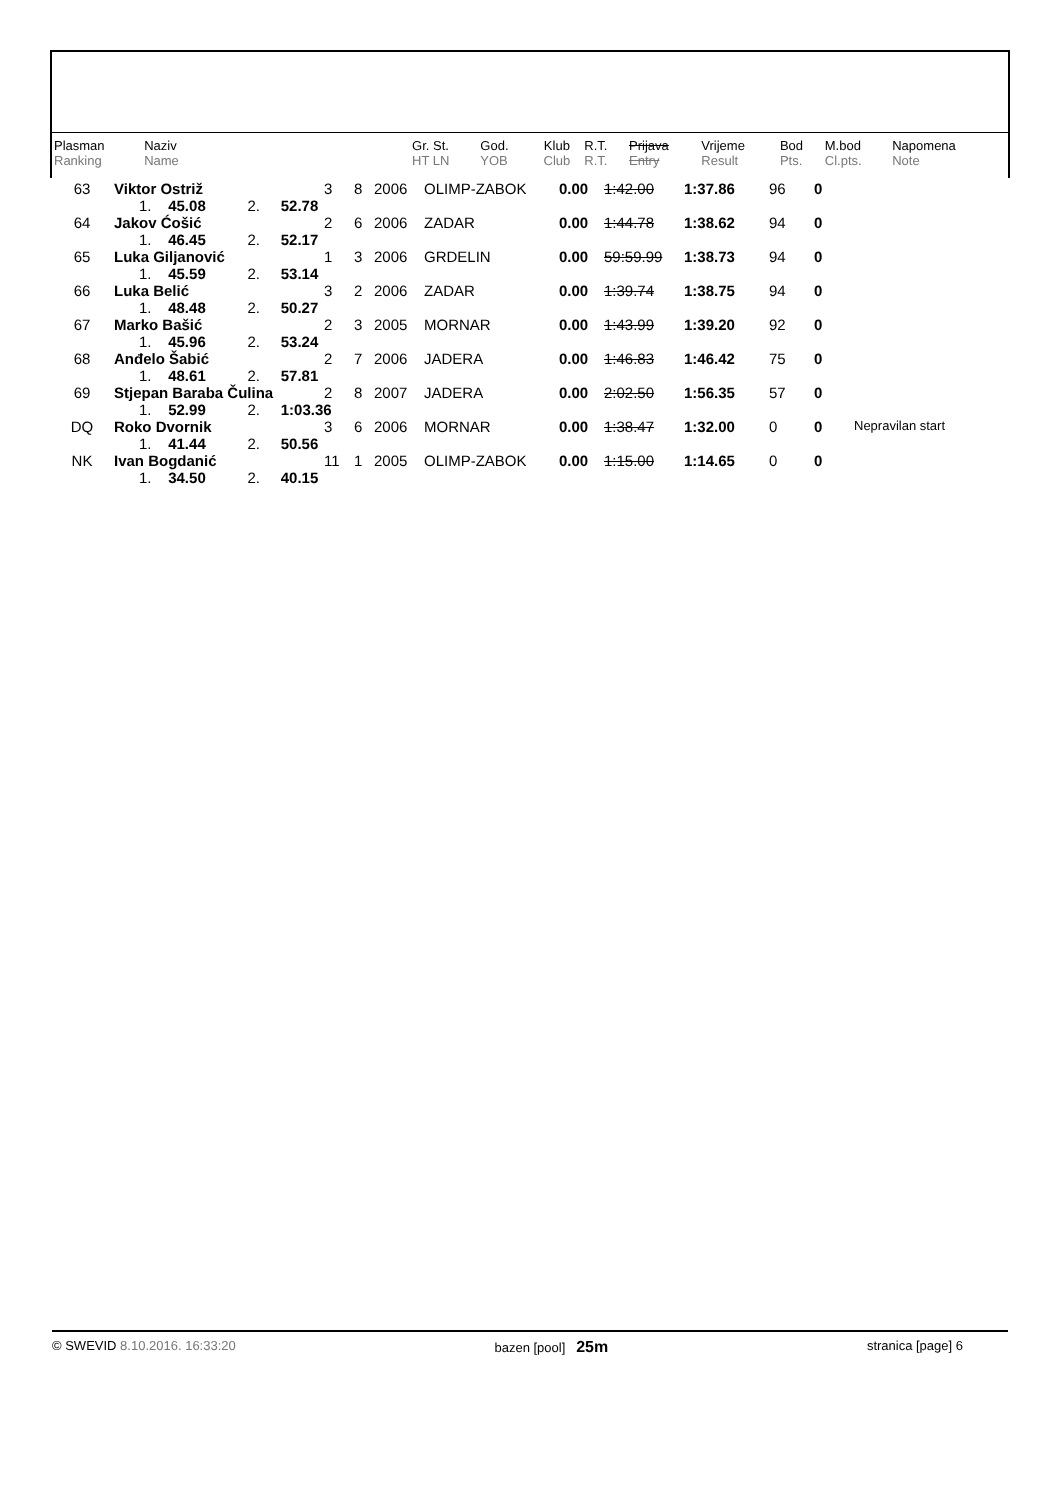| Plasman Ranking | Naziv Name | | Gr. St. HT LN | God. YOB | Klub Club | R.T. R.T. | Prijava Entry | Vrijeme Result | Bod Pts. | M.bod Cl.pts. | Napomena Note |
| 63 | Viktor Ostriž | 3 | 8 | 2006 | OLIMP-ZABOK | 0.00 | 1:42.00 | 1:37.86 | 96 | 0 | |
| | 1. 45.08 2. 52.78 | | | | | | | | | | |
| 64 | Jakov Ćošić | 2 | 6 | 2006 | ZADAR | 0.00 | 1:44.78 | 1:38.62 | 94 | 0 | |
| | 1. 46.45 2. 52.17 | | | | | | | | | | |
| 65 | Luka Giljanović | 1 | 3 | 2006 | GRDELIN | 0.00 | 59:59.99 | 1:38.73 | 94 | 0 | |
| | 1. 45.59 2. 53.14 | | | | | | | | | | |
| 66 | Luka Belić | 3 | 2 | 2006 | ZADAR | 0.00 | 1:39.74 | 1:38.75 | 94 | 0 | |
| | 1. 48.48 2. 50.27 | | | | | | | | | | |
| 67 | Marko Bašić | 2 | 3 | 2005 | MORNAR | 0.00 | 1:43.99 | 1:39.20 | 92 | 0 | |
| | 1. 45.96 2. 53.24 | | | | | | | | | | |
| 68 | Anđelo Šabić | 2 | 7 | 2006 | JADERA | 0.00 | 1:46.83 | 1:46.42 | 75 | 0 | |
| | 1. 48.61 2. 57.81 | | | | | | | | | | |
| 69 | Stjepan Baraba Čulina | 2 | 8 | 2007 | JADERA | 0.00 | 2:02.50 | 1:56.35 | 57 | 0 | |
| | 1. 52.99 2. 1:03.36 | | | | | | | | | | |
| DQ | Roko Dvornik | 3 | 6 | 2006 | MORNAR | 0.00 | 1:38.47 | 1:32.00 | 0 | 0 | Nepravilan start |
| | 1. 41.44 2. 50.56 | | | | | | | | | | |
| NK | Ivan Bogdanić | 11 | 1 | 2005 | OLIMP-ZABOK | 0.00 | 1:15.00 | 1:14.65 | 0 | 0 | |
| | 1. 34.50 2. 40.15 | | | | | | | | | | |
© SWEVID 8.10.2016. 16:33:20 bazen [pool] 25m stranica [page] 6